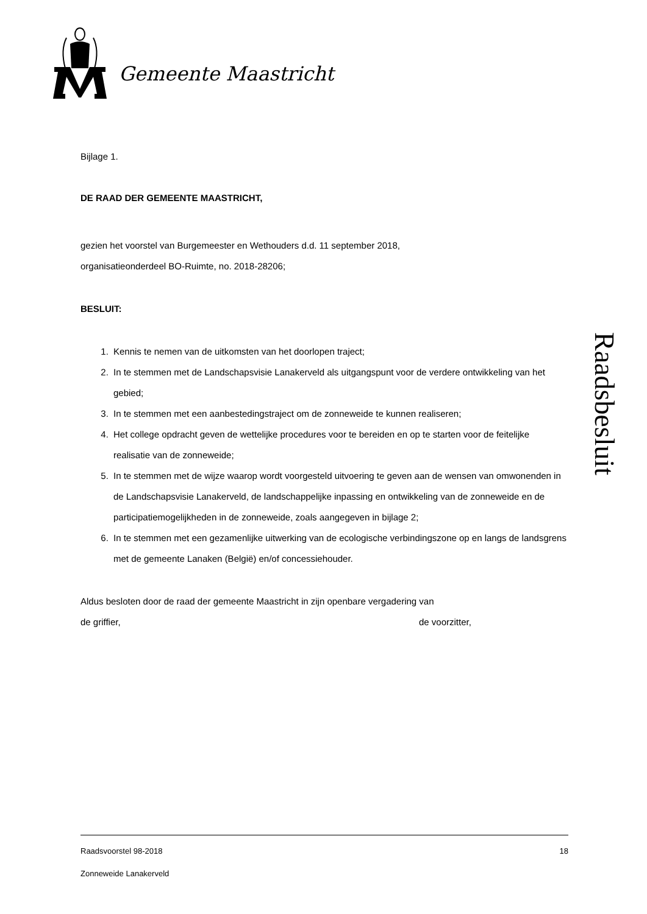Gemeente Maastricht
Bijlage 1.
DE RAAD DER GEMEENTE MAASTRICHT,
gezien het voorstel van Burgemeester en Wethouders d.d. 11 september 2018,
organisatieonderdeel BO-Ruimte, no. 2018-28206;
BESLUIT:
1. Kennis te nemen van de uitkomsten van het doorlopen traject;
2. In te stemmen met de Landschapsvisie Lanakerveld als uitgangspunt voor de verdere ontwikkeling van het gebied;
3. In te stemmen met een aanbestedingstraject om de zonneweide te kunnen realiseren;
4. Het college opdracht geven de wettelijke procedures voor te bereiden en op te starten voor de feitelijke realisatie van de zonneweide;
5. In te stemmen met de wijze waarop wordt voorgesteld uitvoering te geven aan de wensen van omwonenden in de Landschapsvisie Lanakerveld, de landschappelijke inpassing en ontwikkeling van de zonneweide en de participatiemogelijkheden in de zonneweide, zoals aangegeven in bijlage 2;
6. In te stemmen met een gezamenlijke uitwerking van de ecologische verbindingszone op en langs de landsgrens met de gemeente Lanaken (België) en/of concessiehouder.
Aldus besloten door de raad der gemeente Maastricht in zijn openbare vergadering van
de griffier, de voorzitter,
Raadsbesluit
Raadsvoorstel 98-2018 18
Zonneweide Lanakerveld